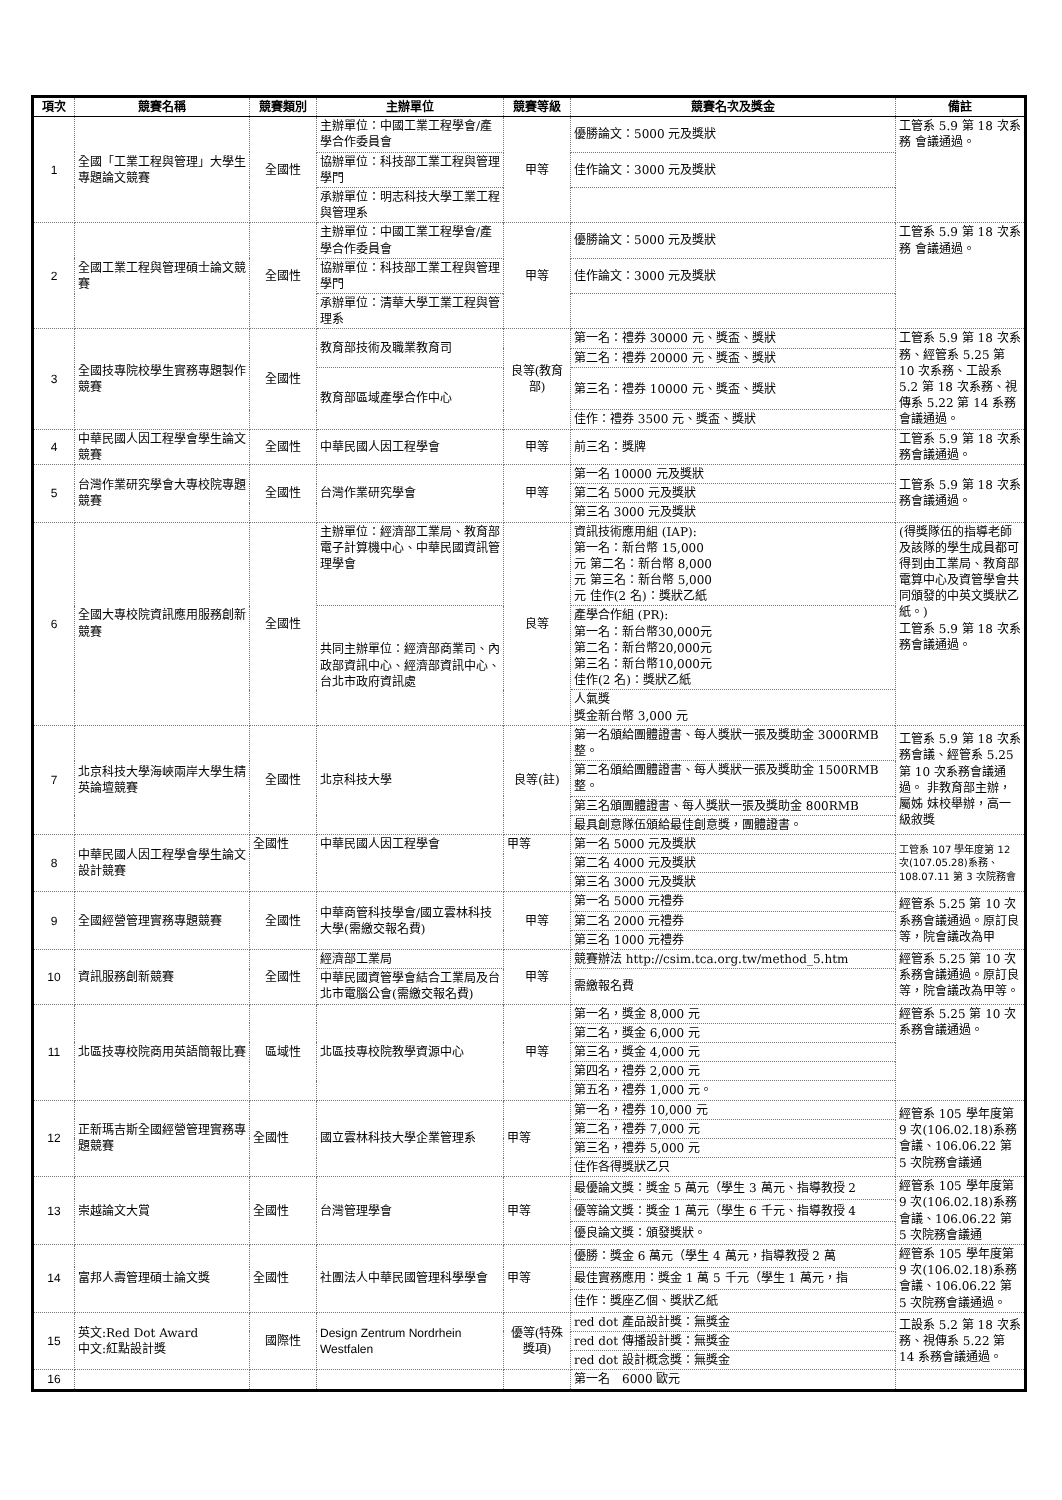| 項次 | 競賽名稱 | 競賽類別 | 主辦單位 | 競賽等級 | 競賽名次及獎金 | 備註 |
| --- | --- | --- | --- | --- | --- | --- |
| 1 | 全國「工業工程與管理」大學生專題論文競賽 | 全國性 | 主辦單位：中國工業工程學會/產學合作委員會 | 甲等 | 優勝論文：5000 元及獎狀 | 工管系 5.9 第 18 次系務 會議通過。 |
| | | | 協辦單位：科技部工業工程與管理學門 | | 佳作論文：3000 元及獎狀 | |
| | | | 承辦單位：明志科技大學工業工程與管理系 | | | |
| 2 | 全國工業工程與管理碩士論文競賽 | 全國性 | 主辦單位：中國工業工程學會/產學合作委員會 | 甲等 | 優勝論文：5000 元及獎狀 | 工管系 5.9 第 18 次系務 會議通過。 |
| | | | 協辦單位：科技部工業工程與管理學門 | | 佳作論文：3000 元及獎狀 | |
| | | | 承辦單位：清華大學工業工程與管理系 | | | |
| 3 | 全國技專院校學生實務專題製作競賽 | 全國性 | 教育部技術及職業教育司 | 良等(教育部) | 第一名：禮券 30000 元、獎盃、獎狀 | 工管系 5.9 第 18 次系務、經管系 5.25 第 10 次系務、工設系 5.2 第 18 次系務、視傳系 5.22 第 14 系務會議通過。 |
| | | | | | 第二名：禮券 20000 元、獎盃、獎狀 | |
| | | | 教育部區域產學合作中心 | | 第三名：禮券 10000 元、獎盃、獎狀 | |
| | | | | | 佳作：禮券 3500 元、獎盃、獎狀 | |
| 4 | 中華民國人因工程學會學生論文競賽 | 全國性 | 中華民國人因工程學會 | 甲等 | 前三名：獎牌 | 工管系 5.9 第 18 次系務會議通過。 |
| 5 | 台灣作業研究學會大專校院專題競賽 | 全國性 | 台灣作業研究學會 | 甲等 | 第一名 10000 元及獎狀 | 工管系 5.9 第 18 次系務會議通過。 |
| | | | | | 第二名 5000 元及獎狀 | |
| | | | | | 第三名 3000 元及獎狀 | |
| 6 | 全國大專校院資訊應用服務創新競賽 | 全國性 | 主辦單位：經濟部工業局、教育部電子計算機中心、中華民國資訊管理學會 | 良等 | 資訊技術應用組 (IAP): 第一名：新台幣 15,000 元 第二名：新台幣 8,000 元 第三名：新台幣 5,000 元 佳作(2 名)：獎狀乙紙 | (得獎隊伍的指導老師及該隊的學生成員都可得到由工業局、教育部電算中心及資管學會共同頒發的中英文獎狀乙紙。) 工管系 5.9 第 18 次系務會議通過。 |
| | | | 共同主辦單位：經濟部商業司、內政部資訊中心、經濟部資訊中心、台北市政府資訊處 | | 產學合作組 (PR): 第一名：新台幣30,000元 第二名：新台幣20,000元 第三名：新台幣10,000元 佳作(2 名)：獎狀乙紙 | |
| | | | | | 人氣獎 獎金新台幣 3,000 元 | |
| 7 | 北京科技大學海峽兩岸大學生精英論壇競賽 | 全國性 | 北京科技大學 | 良等(註) | 第一名頒給團體證書、每人獎狀一張及獎助金 3000RMB 整。 | 工管系 5.9 第 18 次系務會議、經管系 5.25 第 10 次系務會議通過。 非教育部主辦，屬姊 妹校舉辦，高一級敘獎 |
| | | | | | 第二名頒給團體證書、每人獎狀一張及獎助金 1500RMB 整。 | |
| | | | | | 第三名頒團體證書、每人獎狀一張及獎助金 800RMB | |
| | | | | | 最具創意隊伍頒給最佳創意獎，團體證書。 | |
| 8 | 中華民國人因工程學會學生論文設計競賽 | 全國性 | 中華民國人因工程學會 | 甲等 | 第一名 5000 元及獎狀 | 工管系 107 學年度第 12 次(107.05.28)系務、108.07.11 第 3 次院務會 |
| | | | | | 第二名 4000 元及獎狀 | |
| | | | | | 第三名 3000 元及獎狀 | |
| 9 | 全國經營管理實務專題競賽 | 全國性 | 中華商管科技學會/國立雲林科技大學(需繳交報名費) | 甲等 | 第一名 5000 元禮券 | 經管系 5.25 第 10 次系務會議通過。原訂良 等，院會議改為甲 |
| | | | | | 第二名 2000 元禮券 | |
| | | | | | 第三名 1000 元禮券 | |
| 10 | 資訊服務創新競賽 | 全國性 | 經濟部工業局 | 甲等 | 競賽辦法 http://csim.tca.org.tw/method_5.htm | 經管系 5.25 第 10 次系務會議通過。原訂良 等，院會議改為甲等。 |
| | | | 中華民國資管學會結合工業局及台北市電腦公會(需繳交報名費) | | 需繳報名費 | |
| 11 | 北區技專校院商用英語簡報比賽 | 區域性 | 北區技專校院教學資源中心 | 甲等 | 第一名，獎金 8,000 元 | 經管系 5.25 第 10 次系務會議通過。 |
| | | | | | 第二名，獎金 6,000 元 | |
| | | | | | 第三名，獎金 4,000 元 | |
| | | | | | 第四名，禮券 2,000 元 | |
| | | | | | 第五名，禮券 1,000 元。 | |
| 12 | 正新瑪吉斯全國經營管理實務專題競賽 | 全國性 | 國立雲林科技大學企業管理系 | 甲等 | 第一名，禮券 10,000 元 | 經管系 105 學年度第 9 次(106.02.18)系務會議、106.06.22 第 5 次院務會議通 |
| | | | | | 第二名，禮券 7,000 元 | |
| | | | | | 第三名，禮券 5,000 元 | |
| | | | | | 佳作各得獎狀乙只 | |
| 13 | 崇越論文大賞 | 全國性 | 台灣管理學會 | 甲等 | 最優論文獎：獎金 5 萬元（學生 3 萬元、指導教授 2 | 經管系 105 學年度第 9 次(106.02.18)系務會議、106.06.22 第 5 次院務會議通 |
| | | | | | 優等論文獎：獎金 1 萬元（學生 6 千元、指導教授 4 | |
| | | | | | 優良論文獎：頒發獎狀。 | |
| 14 | 富邦人壽管理碩士論文獎 | 全國性 | 社團法人中華民國管理科學學會 | 甲等 | 優勝：獎金 6 萬元（學生 4 萬元，指導教授 2 萬 | 經管系 105 學年度第 9 次(106.02.18)系務會議、106.06.22 第 5 次院務會議通過。 |
| | | | | | 最佳實務應用：獎金 1 萬 5 千元（學生 1 萬元，指 | |
| | | | | | 佳作：獎座乙個、獎狀乙紙 | |
| 15 | 英文:Red Dot Award 中文:紅點設計獎 | 國際性 | Design Zentrum Nordrhein Westfalen | 優等(特殊獎項) | red dot 產品設計獎：無獎金 | 工設系 5.2 第 18 次系務、視傳系 5.22 第 14 系務會議通過。 |
| | | | | | red dot 傳播設計獎：無獎金 | |
| | | | | | red dot 設計概念獎：無獎金 | |
| 16 | | | | | 第一名 6000 歐元 | |